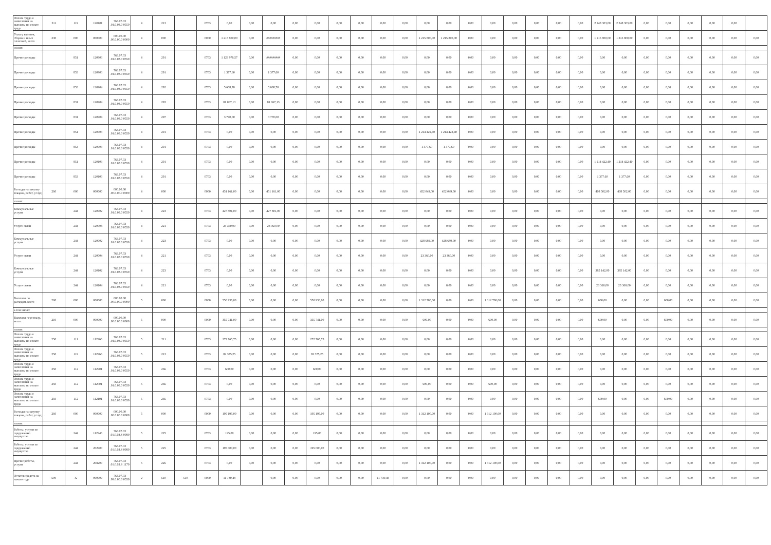| Оплата труда и начисления на выплаты по оплате труда | 211 | 119 | 120101 | 763.07.03 .01.0.03.0 0550 | 4 | 213 | | 0703 | 0,00 | 0,00 | 0,00 | 0,00 | 0,00 | 0,00 | 0,00 | 0,00 | 0,00 | 0,00 | 0,00 | 0,00 | 0,00 | 0,00 | 0,00 | 0,00 | 0,00 | 2 248 303,00 | 2 248 303,00 | 0,00 | 0,00 | 0,00 | 0,00 | 0,00 | |
| Уплату налогов, сборов и иных платежей, всего | 230 | 000 | 000000 | 000.00.00 .00.0.00.0 0000 | 4 | 000 | | 0000 | 1 215 800,00 | 0,00 | ######### | 0,00 | 0,00 | 0,00 | 0,00 | 0,00 | 0,00 | 1 215 800,00 | 1 215 800,00 | 0,00 | 0,00 | 0,00 | 0,00 | 0,00 | 0,00 | 1 215 800,00 | 1 215 800,00 | 0,00 | 0,00 | 0,00 | 0,00 | 0,00 | 0,00 |
| из них: | | | | | | | | | | | | | | | | | | | | | | | | | | | | | | | | | |
| Прочие расходы | | 851 | 120903 | 763.07.03 .01.0.03.0 0550 | 4 | 291 | | 0703 | 1 123 976,57 | 0,00 | ######### | 0,00 | 0,00 | 0,00 | 0,00 | 0,00 | 0,00 | 0,00 | 0,00 | 0,00 | 0,00 | 0,00 | 0,00 | 0,00 | 0,00 | 0,00 | 0,00 | 0,00 | 0,00 | 0,00 | 0,00 | 0,00 | 0,00 |
| Прочие расходы | | 853 | 120903 | 763.07.03 .01.0.03.0 0550 | 4 | 291 | | 0703 | 1 377,60 | 0,00 | 1 377,60 | 0,00 | 0,00 | 0,00 | 0,00 | 0,00 | 0,00 | 0,00 | 0,00 | 0,00 | 0,00 | 0,00 | 0,00 | 0,00 | 0,00 | 0,00 | 0,00 | 0,00 | 0,00 | 0,00 | 0,00 | 0,00 | 0,00 |
| Прочие расходы | | 853 | 120904 | 763.07.03 .01.0.03.0 0550 | 4 | 292 | | 0703 | 5 608,70 | 0,00 | 5 608,70 | 0,00 | 0,00 | 0,00 | 0,00 | 0,00 | 0,00 | 0,00 | 0,00 | 0,00 | 0,00 | 0,00 | 0,00 | 0,00 | 0,00 | 0,00 | 0,00 | 0,00 | 0,00 | 0,00 | 0,00 | 0,00 | 0,00 |
| Прочие расходы | | 831 | 120904 | 763.07.03 .01.0.03.0 0550 | 4 | 293 | | 0703 | 81 067,13 | 0,00 | 81 067,13 | 0,00 | 0,00 | 0,00 | 0,00 | 0,00 | 0,00 | 0,00 | 0,00 | 0,00 | 0,00 | 0,00 | 0,00 | 0,00 | 0,00 | 0,00 | 0,00 | 0,00 | 0,00 | 0,00 | 0,00 | 0,00 | 0,00 |
| Прочие расходы | | 831 | 120904 | 763.07.03 .01.0.03.0 0550 | 4 | 297 | | 0703 | 3 770,00 | 0,00 | 3 770,00 | 0,00 | 0,00 | 0,00 | 0,00 | 0,00 | 0,00 | 0,00 | 0,00 | 0,00 | 0,00 | 0,00 | 0,00 | 0,00 | 0,00 | 0,00 | 0,00 | 0,00 | 0,00 | 0,00 | 0,00 | 0,00 | 0,00 |
| Прочие расходы | | 851 | 120003 | 763.07.03 .01.0.03.0 0550 | 4 | 291 | | 0703 | 0,00 | 0,00 | 0,00 | 0,00 | 0,00 | 0,00 | 0,00 | 0,00 | 0,00 | 1 214 422,40 | 1 214 422,40 | 0,00 | 0,00 | 0,00 | 0,00 | 0,00 | 0,00 | 0,00 | 0,00 | 0,00 | 0,00 | 0,00 | 0,00 | 0,00 | 0,00 |
| Прочие расходы | | 853 | 120003 | 763.07.03 .01.0.03.0 0550 | 4 | 291 | | 0703 | 0,00 | 0,00 | 0,00 | 0,00 | 0,00 | 0,00 | 0,00 | 0,00 | 0,00 | 1 377,60 | 1 377,60 | 0,00 | 0,00 | 0,00 | 0,00 | 0,00 | 0,00 | 0,00 | 0,00 | 0,00 | 0,00 | 0,00 | 0,00 | 0,00 | 0,00 |
| Прочие расходы | | 851 | 120103 | 763.07.03 .01.0.03.0 0550 | 4 | 291 | | 0703 | 0,00 | 0,00 | 0,00 | 0,00 | 0,00 | 0,00 | 0,00 | 0,00 | 0,00 | 0,00 | 0,00 | 0,00 | 0,00 | 0,00 | 0,00 | 0,00 | 0,00 | 1 214 422,40 | 1 214 422,40 | 0,00 | 0,00 | 0,00 | 0,00 | 0,00 | 0,00 |
| Прочие расходы | | 853 | 120103 | 763.07.03 .01.0.03.0 0550 | 4 | 291 | | 0703 | 0,00 | 0,00 | 0,00 | 0,00 | 0,00 | 0,00 | 0,00 | 0,00 | 0,00 | 0,00 | 0,00 | 0,00 | 0,00 | 0,00 | 0,00 | 0,00 | 0,00 | 1 377,60 | 1 377,60 | 0,00 | 0,00 | 0,00 | 0,00 | 0,00 | 0,00 |
| Расходы на закупку товаров, работ, услуг, | 260 | 000 | 000000 | 000.00.00 .00.0.00.0 0000 | 4 | 000 | | 0000 | 451 161,00 | 0,00 | 451 161,00 | 0,00 | 0,00 | 0,00 | 0,00 | 0,00 | 0,00 | 452 049,00 | 452 049,00 | 0,00 | 0,00 | 0,00 | 0,00 | 0,00 | 0,00 | 408 502,00 | 408 502,00 | 0,00 | 0,00 | 0,00 | 0,00 | 0,00 | 0,00 |
| из них: | | | | | | | | | | | | | | | | | | | | | | | | | | | | | | | | | |
| Коммунальные услуги | | 244 | 120902 | 763.07.03 .01.0.03.0 0550 | 4 | 223 | | 0703 | 427 801,00 | 0,00 | 427 801,00 | 0,00 | 0,00 | 0,00 | 0,00 | 0,00 | 0,00 | 0,00 | 0,00 | 0,00 | 0,00 | 0,00 | 0,00 | 0,00 | 0,00 | 0,00 | 0,00 | 0,00 | 0,00 | 0,00 | 0,00 | 0,00 | 0,00 |
| Услуги связи | | 244 | 120904 | 763.07.03 .01.0.03.0 0550 | 4 | 221 | | 0703 | 23 360,00 | 0,00 | 23 360,00 | 0,00 | 0,00 | 0,00 | 0,00 | 0,00 | 0,00 | 0,00 | 0,00 | 0,00 | 0,00 | 0,00 | 0,00 | 0,00 | 0,00 | 0,00 | 0,00 | 0,00 | 0,00 | 0,00 | 0,00 | 0,00 | 0,00 |
| Коммунальные услуги | | 244 | 120002 | 763.07.03 .01.0.03.0 0550 | 4 | 223 | | 0703 | 0,00 | 0,00 | 0,00 | 0,00 | 0,00 | 0,00 | 0,00 | 0,00 | 0,00 | 428 689,00 | 428 689,00 | 0,00 | 0,00 | 0,00 | 0,00 | 0,00 | 0,00 | 0,00 | 0,00 | 0,00 | 0,00 | 0,00 | 0,00 | 0,00 | 0,00 |
| Услуги связи | | 244 | 120004 | 763.07.03 .01.0.03.0 0550 | 4 | 221 | | 0703 | 0,00 | 0,00 | 0,00 | 0,00 | 0,00 | 0,00 | 0,00 | 0,00 | 0,00 | 23 360,00 | 23 360,00 | 0,00 | 0,00 | 0,00 | 0,00 | 0,00 | 0,00 | 0,00 | 0,00 | 0,00 | 0,00 | 0,00 | 0,00 | 0,00 | 0,00 |
| Коммунальные услуги | | 244 | 120102 | 763.07.03 .01.0.03.0 0550 | 4 | 223 | | 0703 | 0,00 | 0,00 | 0,00 | 0,00 | 0,00 | 0,00 | 0,00 | 0,00 | 0,00 | 0,00 | 0,00 | 0,00 | 0,00 | 0,00 | 0,00 | 0,00 | 0,00 | 385 142,00 | 385 142,00 | 0,00 | 0,00 | 0,00 | 0,00 | 0,00 | 0,00 |
| Услуги связи | | 244 | 120104 | 763.07.03 .01.0.03.0 0550 | 4 | 221 | | 0703 | 0,00 | 0,00 | 0,00 | 0,00 | 0,00 | 0,00 | 0,00 | 0,00 | 0,00 | 0,00 | 0,00 | 0,00 | 0,00 | 0,00 | 0,00 | 0,00 | 0,00 | 23 360,00 | 23 360,00 | 0,00 | 0,00 | 0,00 | 0,00 | 0,00 | 0,00 |
| Выплаты по расходам, всего | 200 | 000 | 000000 | 000.00.00 .00.0.00.0 0000 | 5 | 000 | | 0000 | 550 936,00 | 0,00 | 0,00 | 0,00 | 550 936,00 | 0,00 | 0,00 | 0,00 | 0,00 | 1 312 700,00 | 0,00 | 0,00 | 1 312 700,00 | 0,00 | 0,00 | 0,00 | 0,00 | 600,00 | 0,00 | 0,00 | 600,00 | 0,00 | 0,00 | 0,00 | 0,00 |
| в том числе: | | | | | | | | | | | | | | | | | | | | | | | | | | | | | | | | | |
| Выплаты персоналу, всего | 210 | 000 | 000000 | 000.00.00 .00.0.00.0 0000 | 5 | 000 | | 0000 | 355 741,00 | 0,00 | 0,00 | 0,00 | 355 741,00 | 0,00 | 0,00 | 0,00 | 0,00 | 600,00 | 0,00 | 0,00 | 600,00 | 0,00 | 0,00 | 0,00 | 0,00 | 600,00 | 0,00 | 0,00 | 600,00 | 0,00 | 0,00 | 0,00 | 0,00 |
| из них: | | | | | | | | | | | | | | | | | | | | | | | | | | | | | | | | | |
| Оплата труда и начисления на выплаты по оплате труда | 250 | 111 | 112966 | 763.07.03 .01.0.03.0 0550 | 5 | 211 | | 0703 | 272 765,75 | 0,00 | 0,00 | 0,00 | 272 765,75 | 0,00 | 0,00 | 0,00 | 0,00 | 0,00 | 0,00 | 0,00 | 0,00 | 0,00 | 0,00 | 0,00 | 0,00 | 0,00 | 0,00 | 0,00 | 0,00 | 0,00 | 0,00 | 0,00 | 0,00 |
| Оплата труда и начисления на выплаты по оплате труда | 250 | 119 | 112966 | 763.07.03 .01.0.03.0 0550 | 5 | 213 | | 0703 | 82 375,25 | 0,00 | 0,00 | 0,00 | 82 375,25 | 0,00 | 0,00 | 0,00 | 0,00 | 0,00 | 0,00 | 0,00 | 0,00 | 0,00 | 0,00 | 0,00 | 0,00 | 0,00 | 0,00 | 0,00 | 0,00 | 0,00 | 0,00 | 0,00 | 0,00 |
| Оплата труда и начисления на выплаты по оплате труда | 250 | 112 | 112901 | 763.07.03 .01.0.03.0 0550 | 5 | 266 | | 0703 | 600,00 | 0,00 | 0,00 | 0,00 | 600,00 | 0,00 | 0,00 | 0,00 | 0,00 | 0,00 | 0,00 | 0,00 | 0,00 | 0,00 | 0,00 | 0,00 | 0,00 | 0,00 | 0,00 | 0,00 | 0,00 | 0,00 | 0,00 | 0,00 | 0,00 |
| Оплата труда и начисления на выплаты по оплате труда | 250 | 112 | 112001 | 763.07.03 .01.0.03.0 0550 | 5 | 266 | | 0703 | 0,00 | 0,00 | 0,00 | 0,00 | 0,00 | 0,00 | 0,00 | 0,00 | 0,00 | 600,00 | 0,00 | 0,00 | 600,00 | 0,00 | 0,00 | 0,00 | 0,00 | 0,00 | 0,00 | 0,00 | 0,00 | 0,00 | 0,00 | 0,00 | 0,00 |
| Оплата труда и начисления на выплаты по оплате труда | 250 | 112 | 112101 | 763.07.03 .01.0.03.0 0550 | 5 | 266 | | 0703 | 0,00 | 0,00 | 0,00 | 0,00 | 0,00 | 0,00 | 0,00 | 0,00 | 0,00 | 0,00 | 0,00 | 0,00 | 0,00 | 0,00 | 0,00 | 0,00 | 0,00 | 600,00 | 0,00 | 0,00 | 600,00 | 0,00 | 0,00 | 0,00 | 0,00 |
| Расходы на закупку товаров, работ, услуг, | 260 | 000 | 000000 | 000.00.00 .00.0.00.0 0000 | 5 | 000 | | 0000 | 195 195,00 | 0,00 | 0,00 | 0,00 | 195 195,00 | 0,00 | 0,00 | 0,00 | 0,00 | 1 312 100,00 | 0,00 | 0,00 | 1 312 100,00 | 0,00 | 0,00 | 0,00 | 0,00 | 0,00 | 0,00 | 0,00 | 0,00 | 0,00 | 0,00 | 0,00 | 0,00 |
| из них: | | | | | | | | | | | | | | | | | | | | | | | | | | | | | | | | | |
| Работы, услуги по содержанию имущества | | 244 | 112946 | 763.07.03 .01.0.03.S 0980 | 5 | 225 | | 0703 | 195,00 | 0,00 | 0,00 | 0,00 | 195,00 | 0,00 | 0,00 | 0,00 | 0,00 | 0,00 | 0,00 | 0,00 | 0,00 | 0,00 | 0,00 | 0,00 | 0,00 | 0,00 | 0,00 | 0,00 | 0,00 | 0,00 | 0,00 | 0,00 | 0,00 |
| Работы, услуги по содержанию имущества | | 244 | 202900 | 763.07.03 .01.0.03.S 0980 | 5 | 225 | | 0703 | 195 000,00 | 0,00 | 0,00 | 0,00 | 195 000,00 | 0,00 | 0,00 | 0,00 | 0,00 | 0,00 | 0,00 | 0,00 | 0,00 | 0,00 | 0,00 | 0,00 | 0,00 | 0,00 | 0,00 | 0,00 | 0,00 | 0,00 | 0,00 | 0,00 | 0,00 |
| Прочие работы, услуги | | 244 | 208200 | 763.07.03 .01.0.03.S 1170 | 5 | 226 | | 0703 | 0,00 | 0,00 | 0,00 | 0,00 | 0,00 | 0,00 | 0,00 | 0,00 | 0,00 | 1 312 100,00 | 0,00 | 0,00 | 1 312 100,00 | 0,00 | 0,00 | 0,00 | 0,00 | 0,00 | 0,00 | 0,00 | 0,00 | 0,00 | 0,00 | 0,00 | 0,00 |
| Остаток средств на начало года | 500 | X | 000000 | 763.07.03 .99.0.00.0 0550 | 2 | 510 | 510 | 0000 | 11 730,48 | | 0,00 | 0,00 | 0,00 | 0,00 | 0,00 | 11 730,48 | 0,00 | 0,00 | 0,00 | 0,00 | 0,00 | 0,00 | 0,00 | 0,00 | 0,00 | 0,00 | 0,00 | 0,00 | 0,00 | 0,00 | 0,00 | 0,00 | 0,00 |